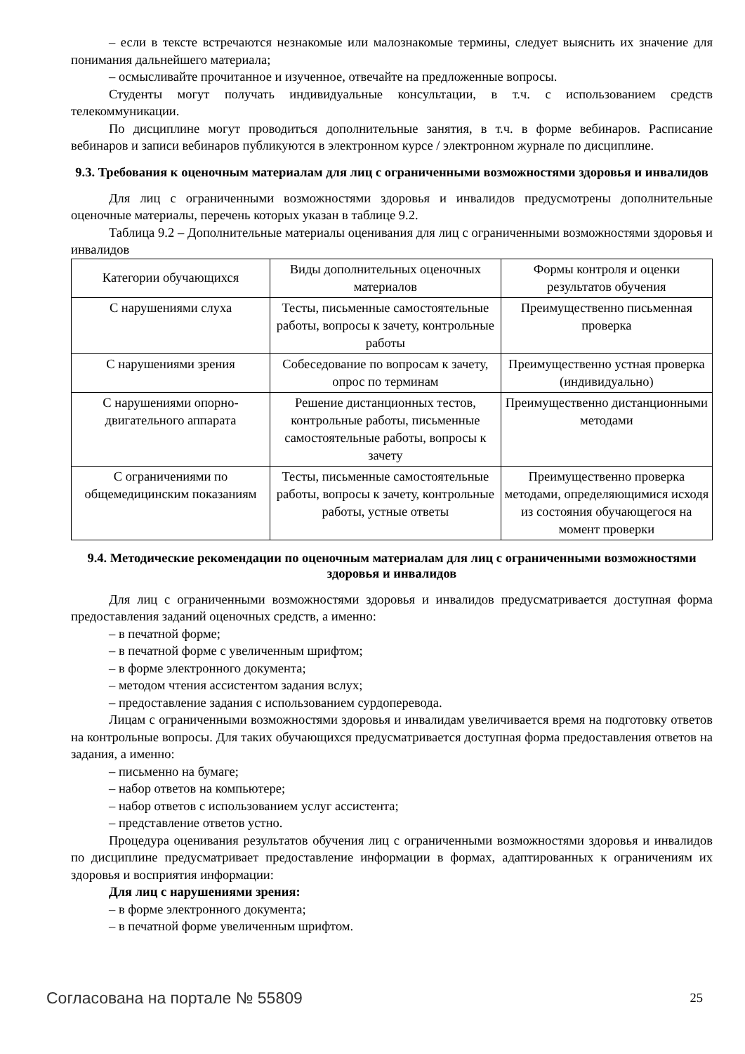– если в тексте встречаются незнакомые или малознакомые термины, следует выяснить их значение для понимания дальнейшего материала;
– осмысливайте прочитанное и изученное, отвечайте на предложенные вопросы.
Студенты могут получать индивидуальные консультации, в т.ч. с использованием средств телекоммуникации.
По дисциплине могут проводиться дополнительные занятия, в т.ч. в форме вебинаров. Расписание вебинаров и записи вебинаров публикуются в электронном курсе / электронном журнале по дисциплине.
9.3. Требования к оценочным материалам для лиц с ограниченными возможностями здоровья и инвалидов
Для лиц с ограниченными возможностями здоровья и инвалидов предусмотрены дополнительные оценочные материалы, перечень которых указан в таблице 9.2.
Таблица 9.2 – Дополнительные материалы оценивания для лиц с ограниченными возможностями здоровья и инвалидов
| Категории обучающихся | Виды дополнительных оценочных материалов | Формы контроля и оценки результатов обучения |
| --- | --- | --- |
| С нарушениями слуха | Тесты, письменные самостоятельные работы, вопросы к зачету, контрольные работы | Преимущественно письменная проверка |
| С нарушениями зрения | Собеседование по вопросам к зачету, опрос по терминам | Преимущественно устная проверка (индивидуально) |
| С нарушениями опорно-двигательного аппарата | Решение дистанционных тестов, контрольные работы, письменные самостоятельные работы, вопросы к зачету | Преимущественно дистанционными методами |
| С ограничениями по общемедицинским показаниям | Тесты, письменные самостоятельные работы, вопросы к зачету, контрольные работы, устные ответы | Преимущественно проверка методами, определяющимися исходя из состояния обучающегося на момент проверки |
9.4. Методические рекомендации по оценочным материалам для лиц с ограниченными возможностями здоровья и инвалидов
Для лиц с ограниченными возможностями здоровья и инвалидов предусматривается доступная форма предоставления заданий оценочных средств, а именно:
– в печатной форме;
– в печатной форме с увеличенным шрифтом;
– в форме электронного документа;
– методом чтения ассистентом задания вслух;
– предоставление задания с использованием сурдоперевода.
Лицам с ограниченными возможностями здоровья и инвалидам увеличивается время на подготовку ответов на контрольные вопросы. Для таких обучающихся предусматривается доступная форма предоставления ответов на задания, а именно:
– письменно на бумаге;
– набор ответов на компьютере;
– набор ответов с использованием услуг ассистента;
– представление ответов устно.
Процедура оценивания результатов обучения лиц с ограниченными возможностями здоровья и инвалидов по дисциплине предусматривает предоставление информации в формах, адаптированных к ограничениям их здоровья и восприятия информации:
Для лиц с нарушениями зрения:
– в форме электронного документа;
– в печатной форме увеличенным шрифтом.
Согласована на портале № 55809 25